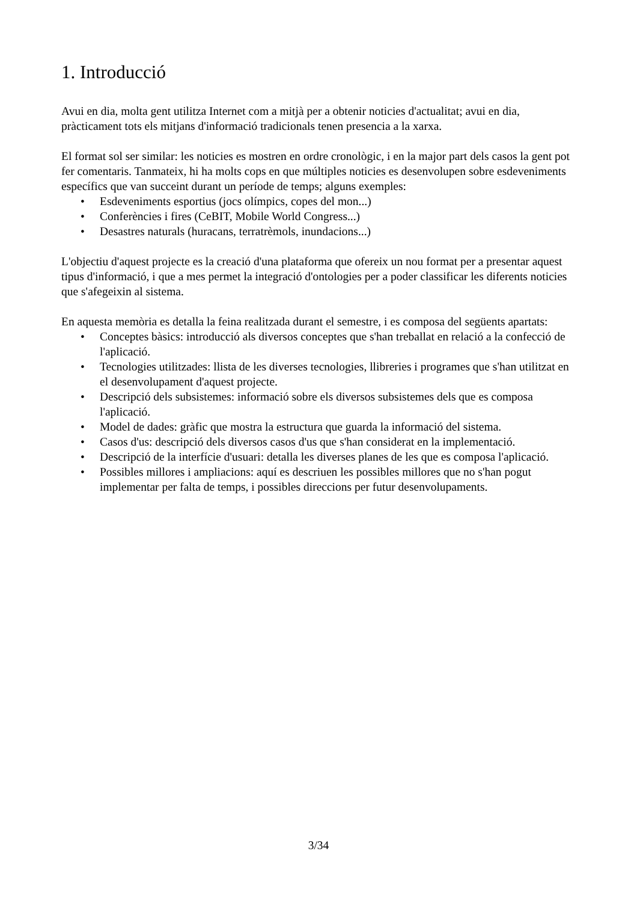1. Introducció
Avui en dia, molta gent utilitza Internet com a mitjà per a obtenir noticies d'actualitat; avui en dia, pràcticament tots els mitjans d'informació tradicionals tenen presencia a la xarxa.
El format sol ser similar: les noticies es mostren en ordre cronològic, i en la major part dels casos la gent pot fer comentaris. Tanmateix, hi ha molts cops en que múltiples noticies es desenvolupen sobre esdeveniments específics que van succeint durant un període de temps; alguns exemples:
• Esdeveniments esportius (jocs olímpics, copes del mon...)
• Conferències i fires (CeBIT, Mobile World Congress...)
• Desastres naturals (huracans, terratrèmols, inundacions...)
L'objectiu d'aquest projecte es la creació d'una plataforma que ofereix un nou format per a presentar aquest tipus d'informació, i que a mes permet la integració d'ontologies per a poder classificar les diferents noticies que s'afegeixin al sistema.
En aquesta memòria es detalla la feina realitzada durant el semestre, i es composa del següents apartats:
• Conceptes bàsics: introducció als diversos conceptes que s'han treballat en relació a la confecció de l'aplicació.
• Tecnologies utilitzades: llista de les diverses tecnologies, llibreries i programes que s'han utilitzat en el desenvolupament d'aquest projecte.
• Descripció dels subsistemes: informació sobre els diversos subsistemes dels que es composa l'aplicació.
• Model de dades: gràfic que mostra la estructura que guarda la informació del sistema.
• Casos d'us: descripció dels diversos casos d'us que s'han considerat en la implementació.
• Descripció de la interfície d'usuari: detalla les diverses planes de les que es composa l'aplicació.
• Possibles millores i ampliacions: aquí es descriuen les possibles millores que no s'han pogut implementar per falta de temps, i possibles direccions per futur desenvolupaments.
3/34